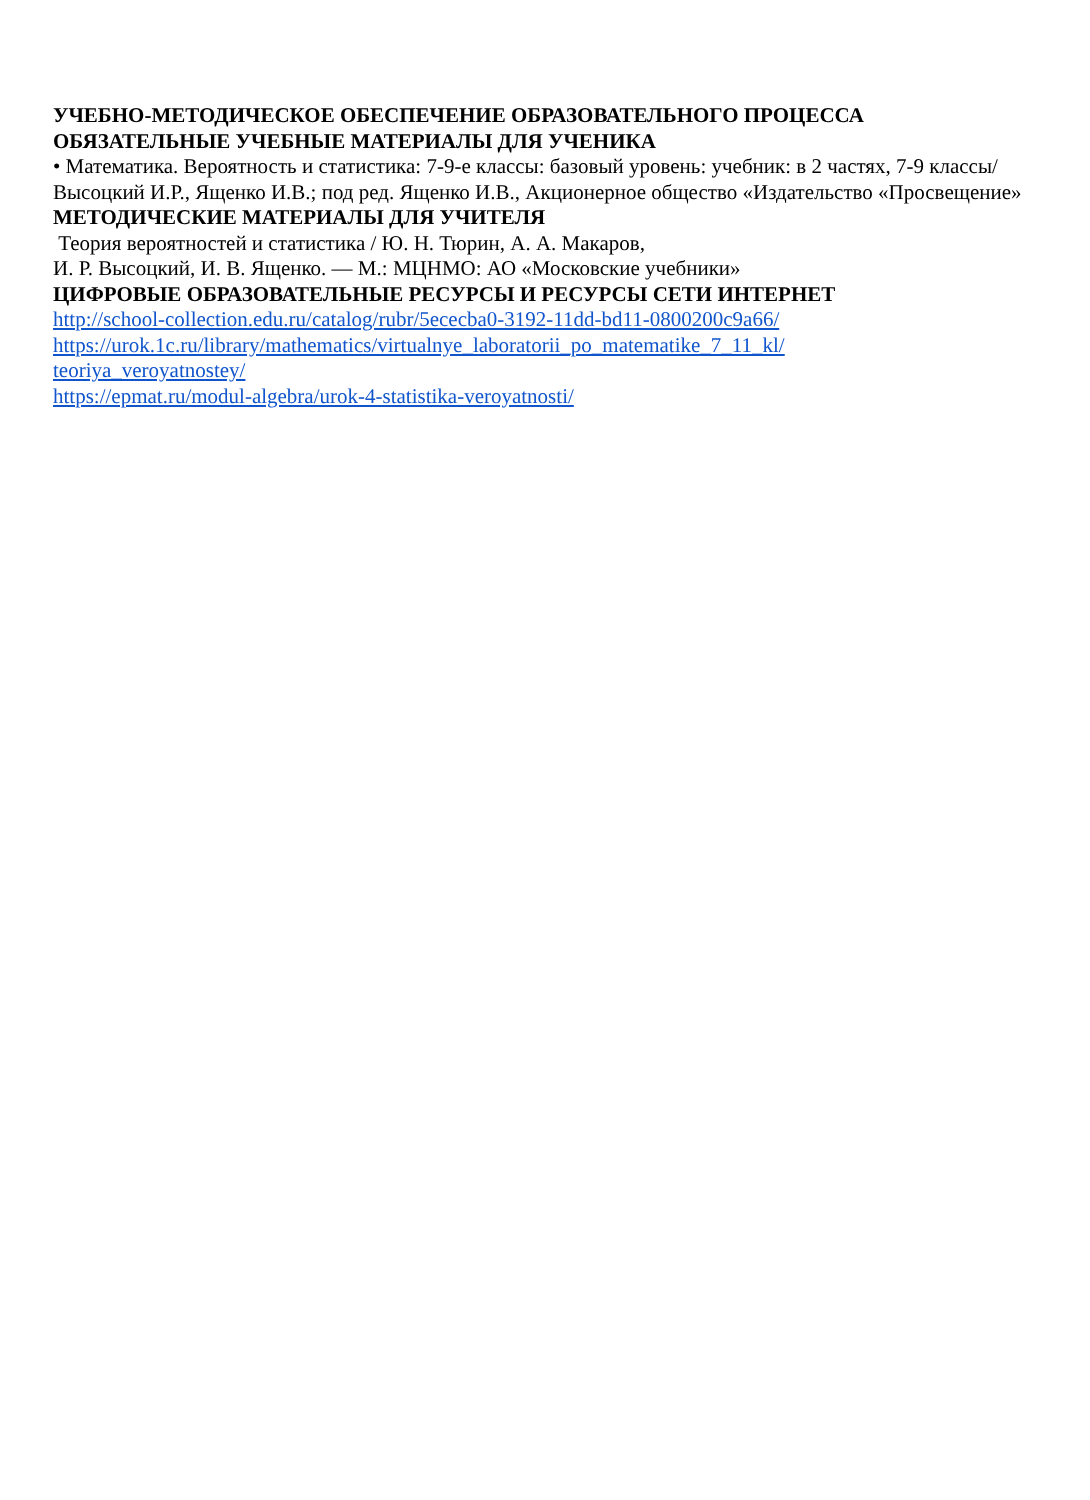УЧЕБНО-МЕТОДИЧЕСКОЕ ОБЕСПЕЧЕНИЕ ОБРАЗОВАТЕЛЬНОГО ПРОЦЕССА
ОБЯЗАТЕЛЬНЫЕ УЧЕБНЫЕ МАТЕРИАЛЫ ДЛЯ УЧЕНИКА
• Математика. Вероятность и статистика: 7-9-е классы: базовый уровень: учебник: в 2 частях, 7-9 классы/ Высоцкий И.Р., Ященко И.В.; под ред. Ященко И.В., Акционерное общество «Издательство «Просвещение»
МЕТОДИЧЕСКИЕ МАТЕРИАЛЫ ДЛЯ УЧИТЕЛЯ
Теория вероятностей и статистика / Ю. Н. Тюрин, А. А. Макаров,
И. Р. Высоцкий, И. В. Ященко. — М.: МЦНМО: АО «Московские учебники»
ЦИФРОВЫЕ ОБРАЗОВАТЕЛЬНЫЕ РЕСУРСЫ И РЕСУРСЫ СЕТИ ИНТЕРНЕТ
http://school-collection.edu.ru/catalog/rubr/5ececba0-3192-11dd-bd11-0800200c9a66/
https://urok.1c.ru/library/mathematics/virtualnye_laboratorii_po_matematike_7_11_kl/
teoriya_veroyatnostey/
https://epmat.ru/modul-algebra/urok-4-statistika-veroyatnosti/